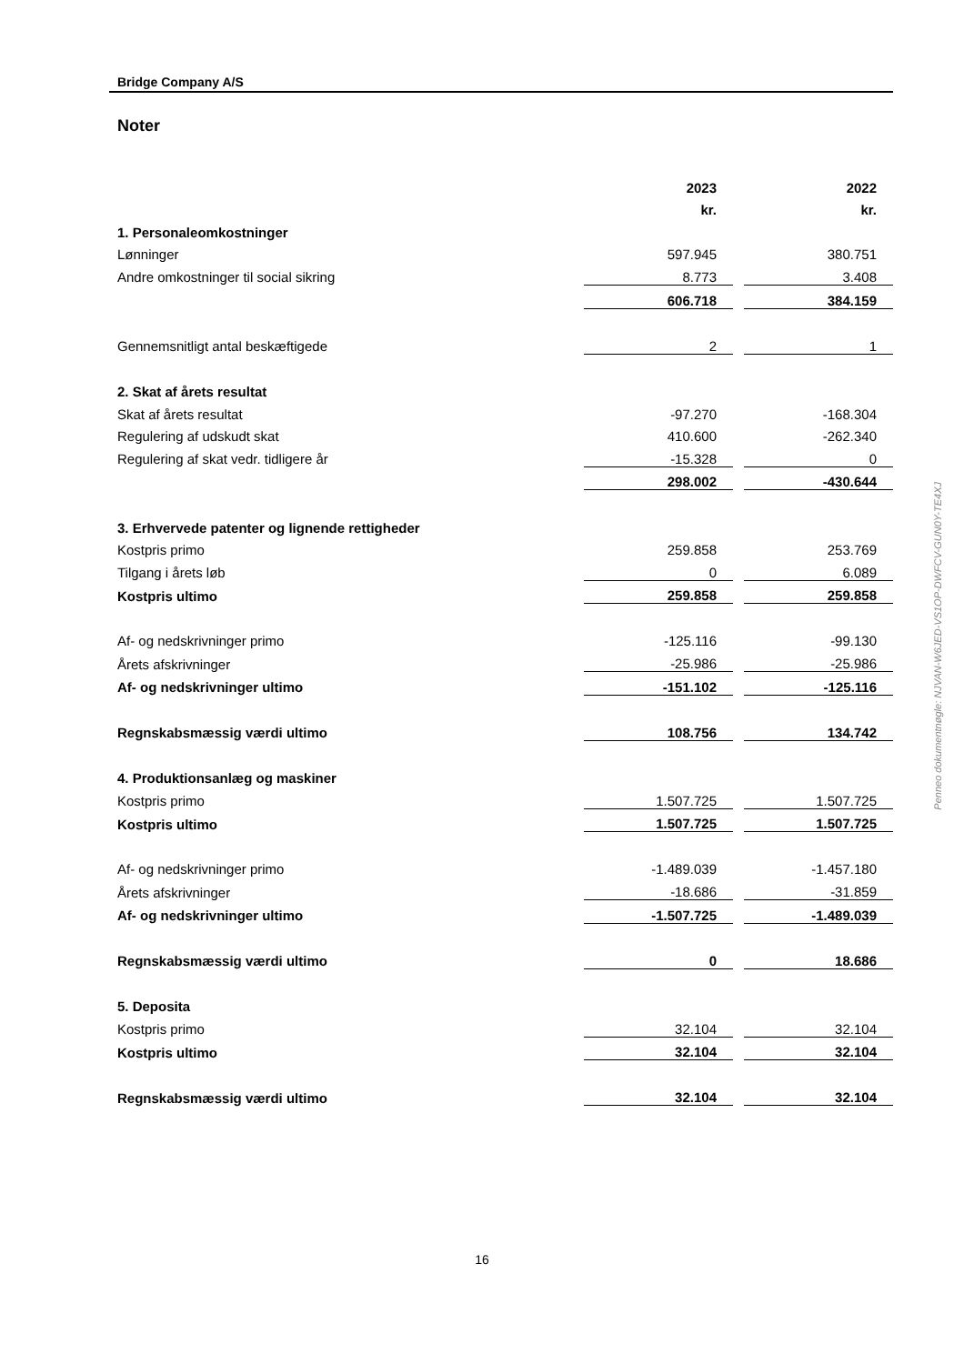Bridge Company A/S
Noter
| | 2023 | | 2022 |
| | kr. | | kr. |
| 1. Personaleomkostninger | | | |
| Lønninger | 597.945 | | 380.751 |
| Andre omkostninger til social sikring | 8.773 | | 3.408 |
| | 606.718 | | 384.159 |
| Gennemsnitligt antal beskæftigede | 2 | | 1 |
| 2. Skat af årets resultat | | | |
| Skat af årets resultat | -97.270 | | -168.304 |
| Regulering af udskudt skat | 410.600 | | -262.340 |
| Regulering af skat vedr. tidligere år | -15.328 | | 0 |
| | 298.002 | | -430.644 |
| 3. Erhvervede patenter og lignende rettigheder | | | |
| Kostpris primo | 259.858 | | 253.769 |
| Tilgang i årets løb | 0 | | 6.089 |
| Kostpris ultimo | 259.858 | | 259.858 |
| Af- og nedskrivninger primo | -125.116 | | -99.130 |
| Årets afskrivninger | -25.986 | | -25.986 |
| Af- og nedskrivninger ultimo | -151.102 | | -125.116 |
| Regnskabsmæssig værdi ultimo | 108.756 | | 134.742 |
| 4. Produktionsanlæg og maskiner | | | |
| Kostpris primo | 1.507.725 | | 1.507.725 |
| Kostpris ultimo | 1.507.725 | | 1.507.725 |
| Af- og nedskrivninger primo | -1.489.039 | | -1.457.180 |
| Årets afskrivninger | -18.686 | | -31.859 |
| Af- og nedskrivninger ultimo | -1.507.725 | | -1.489.039 |
| Regnskabsmæssig værdi ultimo | 0 | | 18.686 |
| 5. Deposita | | | |
| Kostpris primo | 32.104 | | 32.104 |
| Kostpris ultimo | 32.104 | | 32.104 |
| Regnskabsmæssig værdi ultimo | 32.104 | | 32.104 |
Penneo dokumentnøgle: NJVAN-W6JED-VS1OP-DWFCV-GUN0Y-TE4XJ
16